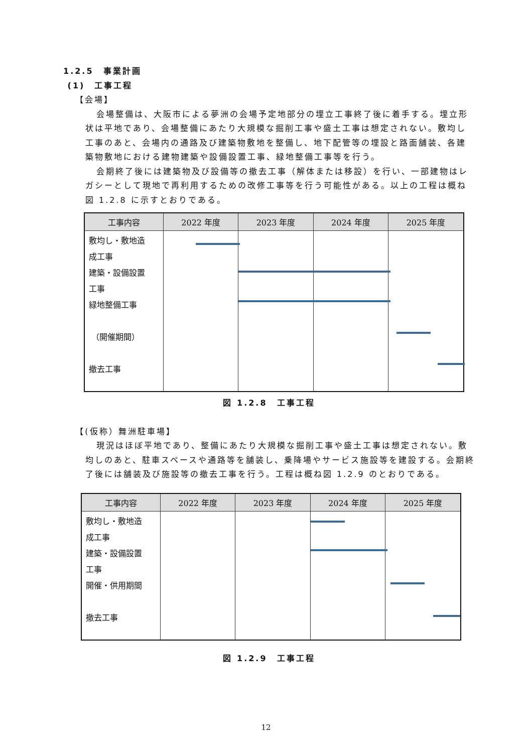1.2.5　事業計画
(1)　工事工程
【会場】
会場整備は、大阪市による夢洲の会場予定地部分の埋立工事終了後に着手する。埋立形状は平地であり、会場整備にあたり大規模な掘削工事や盛土工事は想定されない。敷均し工事のあと、会場内の通路及び建築物敷地を整備し、地下配管等の埋設と路面舗装、各建築物敷地における建物建築や設備設置工事、緑地整備工事等を行う。
会期終了後には建築物及び設備等の撤去工事（解体または移設）を行い、一部建物はレガシーとして現地で再利用するための改修工事等を行う可能性がある。以上の工程は概ね図 1.2.8 に示すとおりである。
| 工事内容 | 2022 年度 | 2023 年度 | 2024 年度 | 2025 年度 |
| --- | --- | --- | --- | --- |
| 敷均し・敷地造 成工事 建築・設備設置 工事 緑地整備工事 （開催期間） 撤去工事 | | | | |
図 1.2.8　工事工程
【(仮称）舞洲駐車場】
現況はほぼ平地であり、整備にあたり大規模な掘削工事や盛土工事は想定されない。敷均しのあと、駐車スペースや通路等を舗装し、乗降場やサービス施設等を建設する。会期終了後には舗装及び施設等の撤去工事を行う。工程は概ね図 1.2.9 のとおりである。
| 工事内容 | 2022 年度 | 2023 年度 | 2024 年度 | 2025 年度 |
| --- | --- | --- | --- | --- |
| 敷均し・敷地造 成工事 建築・設備設置 工事 開催・供用期間 撤去工事 | | | | |
図 1.2.9　工事工程
12